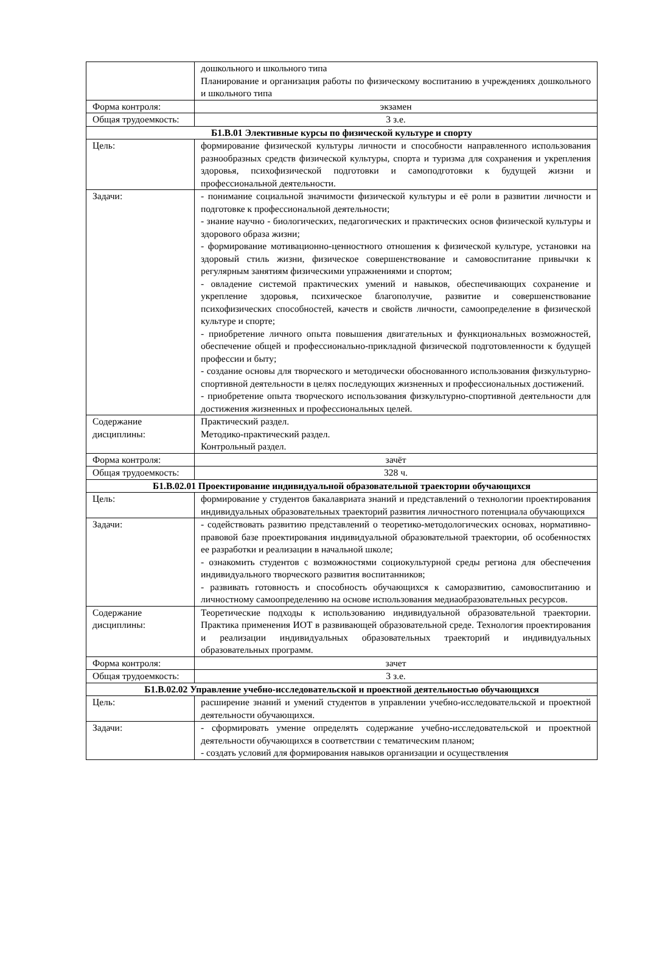| | дошкольного и школьного типа Планирование и организация работы по физическому воспитанию в учреждениях дошкольного и школьного типа |
| Форма контроля: | экзамен |
| Общая трудоемкость: | 3 з.е. |
| Б1.В.01 Элективные курсы по физической культуре и спорту | |
| Цель: | формирование физической культуры личности и способности направленного использования разнообразных средств физической культуры, спорта и туризма для сохранения и укрепления здоровья, психофизической подготовки и самоподготовки к будущей жизни и профессиональной деятельности. |
| Задачи: | - понимание социальной значимости физической культуры и её роли в развитии личности и подготовке к профессиональной деятельности; - знание научно - биологических, педагогических и практических основ физической культуры и здорового образа жизни; - формирование мотивационно-ценностного отношения к физической культуре, установки на здоровый стиль жизни, физическое совершенствование и самовоспитание привычки к регулярным занятиям физическими упражнениями и спортом; - овладение системой практических умений и навыков, обеспечивающих сохранение и укрепление здоровья, психическое благополучие, развитие и совершенствование психофизических способностей, качеств и свойств личности, самоопределение в физической культуре и спорте; - приобретение личного опыта повышения двигательных и функциональных возможностей, обеспечение общей и профессионально-прикладной физической подготовленности к будущей профессии и быту; - создание основы для творческого и методически обоснованного использования физкультурно-спортивной деятельности в целях последующих жизненных и профессиональных достижений. - приобретение опыта творческого использования физкультурно-спортивной деятельности для достижения жизненных и профессиональных целей. |
| Содержание дисциплины: | Практический раздел. Методико-практический раздел. Контрольный раздел. |
| Форма контроля: | зачёт |
| Общая трудоемкость: | 328 ч. |
| Б1.В.02.01 Проектирование индивидуальной образовательной траектории обучающихся | |
| Цель: | формирование у студентов бакалавриата знаний и представлений о технологии проектирования индивидуальных образовательных траекторий развития личностного потенциала обучающихся |
| Задачи: | - содействовать развитию представлений о теоретико-методологических основах, нормативно-правовой базе проектирования индивидуальной образовательной траектории, об особенностях ее разработки и реализации в начальной школе; - ознакомить студентов с возможностями социокультурной среды региона для обеспечения индивидуального творческого развития воспитанников; - развивать готовность и способность обучающихся к саморазвитию, самовоспитанию и личностному самоопределению на основе использования медиаобразовательных ресурсов. |
| Содержание дисциплины: | Теоретические подходы к использованию индивидуальной образовательной траектории. Практика применения ИОТ в развивающей образовательной среде. Технология проектирования и реализации индивидуальных образовательных траекторий и индивидуальных образовательных программ. |
| Форма контроля: | зачет |
| Общая трудоемкость: | 3 з.е. |
| Б1.В.02.02 Управление учебно-исследовательской и проектной деятельностью обучающихся | |
| Цель: | расширение знаний и умений студентов в управлении учебно-исследовательской и проектной деятельности обучающихся. |
| Задачи: | - сформировать умение определять содержание учебно-исследовательской и проектной деятельности обучающихся в соответствии с тематическим планом; - создать условий для формирования навыков организации и осуществления |